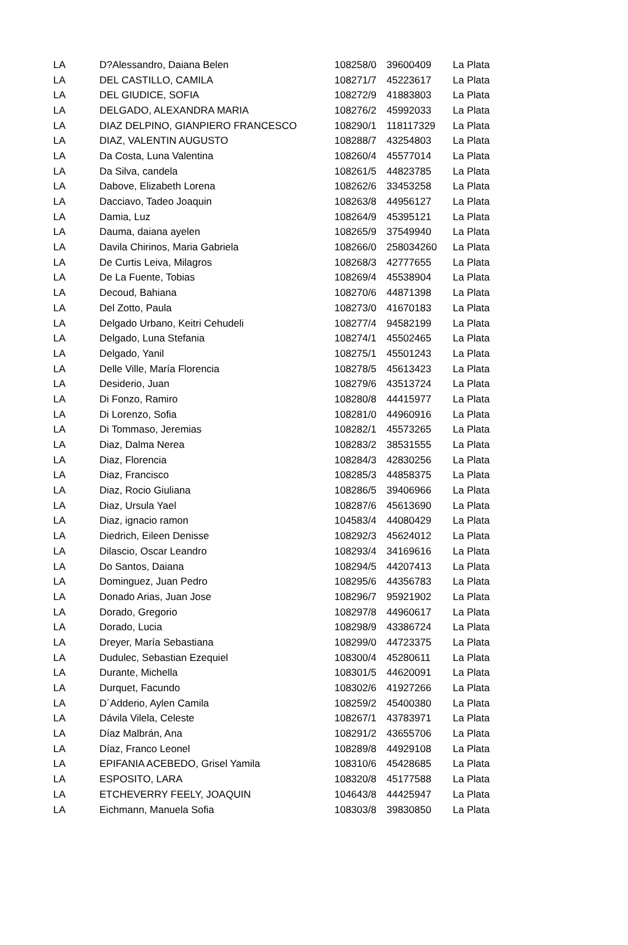| LA | D?Alessandro, Daiana Belen | 108258/0 | 39600409 | La Plata |
| LA | DEL CASTILLO, CAMILA | 108271/7 | 45223617 | La Plata |
| LA | DEL GIUDICE, SOFIA | 108272/9 | 41883803 | La Plata |
| LA | DELGADO, ALEXANDRA MARIA | 108276/2 | 45992033 | La Plata |
| LA | DIAZ DELPINO, GIANPIERO FRANCESCO | 108290/1 | 118117329 | La Plata |
| LA | DIAZ, VALENTIN AUGUSTO | 108288/7 | 43254803 | La Plata |
| LA | Da Costa, Luna Valentina | 108260/4 | 45577014 | La Plata |
| LA | Da Silva, candela | 108261/5 | 44823785 | La Plata |
| LA | Dabove, Elizabeth Lorena | 108262/6 | 33453258 | La Plata |
| LA | Dacciavo, Tadeo Joaquin | 108263/8 | 44956127 | La Plata |
| LA | Damia, Luz | 108264/9 | 45395121 | La Plata |
| LA | Dauma, daiana ayelen | 108265/9 | 37549940 | La Plata |
| LA | Davila Chirinos, Maria Gabriela | 108266/0 | 258034260 | La Plata |
| LA | De Curtis Leiva, Milagros | 108268/3 | 42777655 | La Plata |
| LA | De La Fuente, Tobias | 108269/4 | 45538904 | La Plata |
| LA | Decoud, Bahiana | 108270/6 | 44871398 | La Plata |
| LA | Del Zotto, Paula | 108273/0 | 41670183 | La Plata |
| LA | Delgado Urbano, Keitri Cehudeli | 108277/4 | 94582199 | La Plata |
| LA | Delgado, Luna Stefania | 108274/1 | 45502465 | La Plata |
| LA | Delgado, Yanil | 108275/1 | 45501243 | La Plata |
| LA | Delle Ville, María Florencia | 108278/5 | 45613423 | La Plata |
| LA | Desiderio, Juan | 108279/6 | 43513724 | La Plata |
| LA | Di Fonzo, Ramiro | 108280/8 | 44415977 | La Plata |
| LA | Di Lorenzo, Sofia | 108281/0 | 44960916 | La Plata |
| LA | Di Tommaso, Jeremias | 108282/1 | 45573265 | La Plata |
| LA | Diaz, Dalma Nerea | 108283/2 | 38531555 | La Plata |
| LA | Diaz, Florencia | 108284/3 | 42830256 | La Plata |
| LA | Diaz, Francisco | 108285/3 | 44858375 | La Plata |
| LA | Diaz, Rocio Giuliana | 108286/5 | 39406966 | La Plata |
| LA | Diaz, Ursula Yael | 108287/6 | 45613690 | La Plata |
| LA | Diaz, ignacio ramon | 104583/4 | 44080429 | La Plata |
| LA | Diedrich, Eileen Denisse | 108292/3 | 45624012 | La Plata |
| LA | Dilascio, Oscar Leandro | 108293/4 | 34169616 | La Plata |
| LA | Do Santos, Daiana | 108294/5 | 44207413 | La Plata |
| LA | Dominguez, Juan Pedro | 108295/6 | 44356783 | La Plata |
| LA | Donado Arias, Juan Jose | 108296/7 | 95921902 | La Plata |
| LA | Dorado, Gregorio | 108297/8 | 44960617 | La Plata |
| LA | Dorado, Lucia | 108298/9 | 43386724 | La Plata |
| LA | Dreyer, María Sebastiana | 108299/0 | 44723375 | La Plata |
| LA | Dudulec, Sebastian Ezequiel | 108300/4 | 45280611 | La Plata |
| LA | Durante, Michella | 108301/5 | 44620091 | La Plata |
| LA | Durquet, Facundo | 108302/6 | 41927266 | La Plata |
| LA | D´Adderio, Aylen Camila | 108259/2 | 45400380 | La Plata |
| LA | Dávila Vilela, Celeste | 108267/1 | 43783971 | La Plata |
| LA | Díaz Malbrán, Ana | 108291/2 | 43655706 | La Plata |
| LA | Díaz, Franco Leonel | 108289/8 | 44929108 | La Plata |
| LA | EPIFANIA ACEBEDO, Grisel Yamila | 108310/6 | 45428685 | La Plata |
| LA | ESPOSITO, LARA | 108320/8 | 45177588 | La Plata |
| LA | ETCHEVERRY FEELY, JOAQUIN | 104643/8 | 44425947 | La Plata |
| LA | Eichmann, Manuela Sofia | 108303/8 | 39830850 | La Plata |